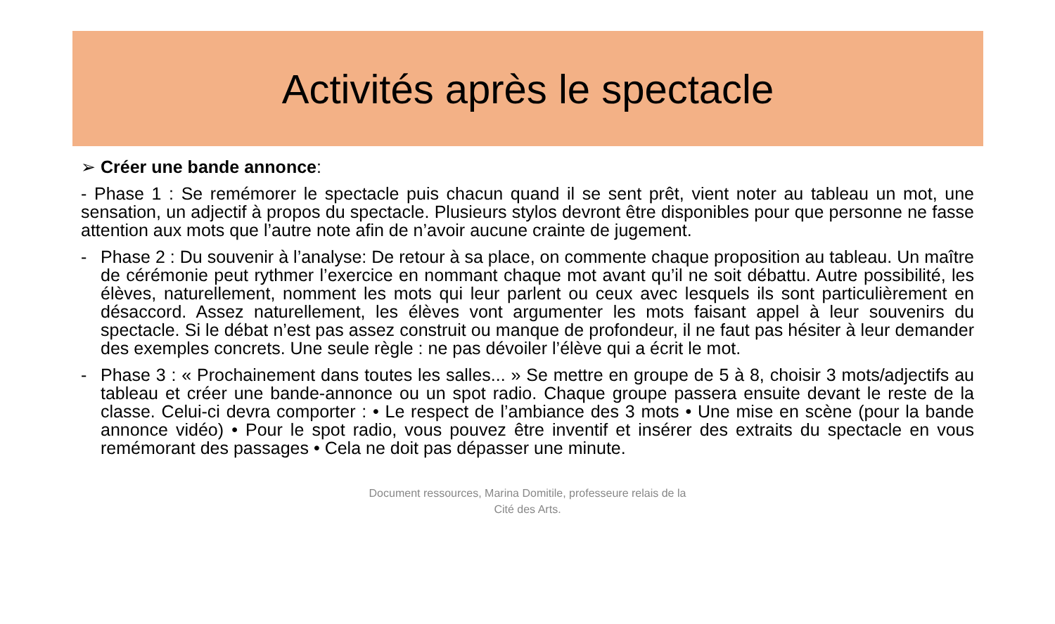Activités après le spectacle
➢ Créer une bande annonce:
- Phase 1 : Se remémorer le spectacle puis chacun quand il se sent prêt, vient noter au tableau un mot, une sensation, un adjectif à propos du spectacle. Plusieurs stylos devront être disponibles pour que personne ne fasse attention aux mots que l’autre note afin de n’avoir aucune crainte de jugement.
- Phase 2 : Du souvenir à l’analyse: De retour à sa place, on commente chaque proposition au tableau. Un maître de cérémonie peut rythmer l’exercice en nommant chaque mot avant qu’il ne soit débattu. Autre possibilité, les élèves, naturellement, nomment les mots qui leur parlent ou ceux avec lesquels ils sont particulièrement en désaccord. Assez naturellement, les élèves vont argumenter les mots faisant appel à leur souvenirs du spectacle. Si le débat n’est pas assez construit ou manque de profondeur, il ne faut pas hésiter à leur demander des exemples concrets. Une seule règle : ne pas dévoiler l’élève qui a écrit le mot.
- Phase 3 : « Prochainement dans toutes les salles... » Se mettre en groupe de 5 à 8, choisir 3 mots/adjectifs au tableau et créer une bande-annonce ou un spot radio. Chaque groupe passera ensuite devant le reste de la classe. Celui-ci devra comporter : • Le respect de l’ambiance des 3 mots • Une mise en scène (pour la bande annonce vidéo) • Pour le spot radio, vous pouvez être inventif et insérer des extraits du spectacle en vous remémorant des passages • Cela ne doit pas dépasser une minute.
Document ressources, Marina Domitile, professeure relais de la
Cité des Arts.